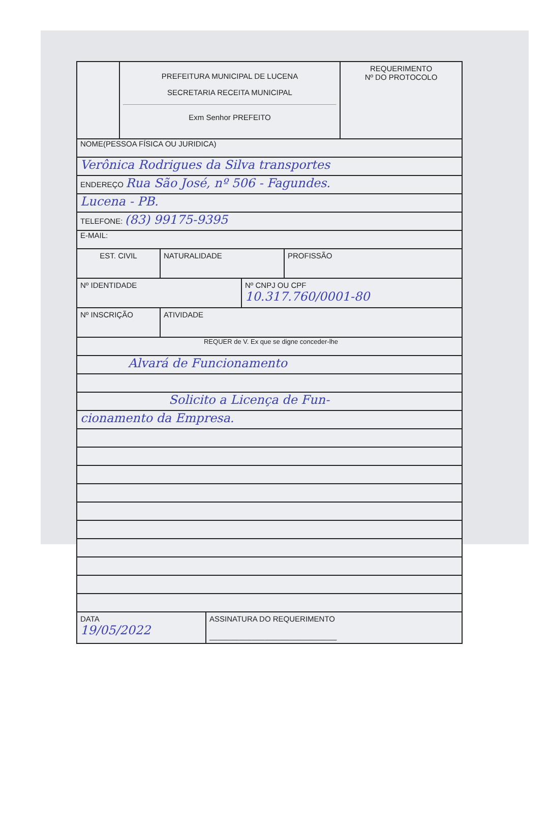PREFEITURA MUNICIPAL DE LUCENA
SECRETARIA RECEITA MUNICIPAL
Exm Senhor PREFEITO
REQUERIMENTO
Nº DO PROTOCOLO
NOME(PESSOA FÍSICA OU JURIDICA)
Verônica Rodrigues da Silva transportes
ENDEREÇO Rua São José, nº 506 - Fagundes.
Lucena - PB.
TELEFONE: (83) 99175-9395
E-MAIL:
EST. CIVIL NATURALIDADE PROFISSÃO
Nº IDENTIDADE Nº CNPJ OU CPF
10.317.760/0001-80
Nº INSCRIÇÃO ATIVIDADE
REQUER de V. Ex que se digne conceder-lhe
Alvará de Funcionamento
Solicito a Licença de Fun-
cionamento da Empresa.
DATA
19/05/2022
ASSINATURA DO REQUERIMENTO
______________________________